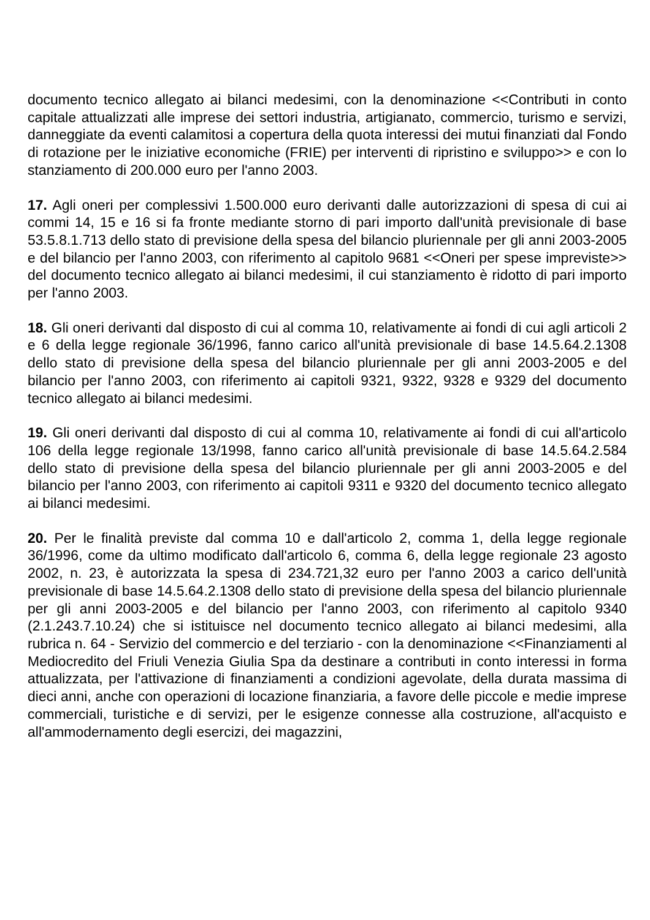documento tecnico allegato ai bilanci medesimi, con la denominazione <<Contributi in conto capitale attualizzati alle imprese dei settori industria, artigianato, commercio, turismo e servizi, danneggiate da eventi calamitosi a copertura della quota interessi dei mutui finanziati dal Fondo di rotazione per le iniziative economiche (FRIE) per interventi di ripristino e sviluppo>> e con lo stanziamento di 200.000 euro per l'anno 2003.
17. Agli oneri per complessivi 1.500.000 euro derivanti dalle autorizzazioni di spesa di cui ai commi 14, 15 e 16 si fa fronte mediante storno di pari importo dall'unità previsionale di base 53.5.8.1.713 dello stato di previsione della spesa del bilancio pluriennale per gli anni 2003-2005 e del bilancio per l'anno 2003, con riferimento al capitolo 9681 <<Oneri per spese impreviste>> del documento tecnico allegato ai bilanci medesimi, il cui stanziamento è ridotto di pari importo per l'anno 2003.
18. Gli oneri derivanti dal disposto di cui al comma 10, relativamente ai fondi di cui agli articoli 2 e 6 della legge regionale 36/1996, fanno carico all'unità previsionale di base 14.5.64.2.1308 dello stato di previsione della spesa del bilancio pluriennale per gli anni 2003-2005 e del bilancio per l'anno 2003, con riferimento ai capitoli 9321, 9322, 9328 e 9329 del documento tecnico allegato ai bilanci medesimi.
19. Gli oneri derivanti dal disposto di cui al comma 10, relativamente ai fondi di cui all'articolo 106 della legge regionale 13/1998, fanno carico all'unità previsionale di base 14.5.64.2.584 dello stato di previsione della spesa del bilancio pluriennale per gli anni 2003-2005 e del bilancio per l'anno 2003, con riferimento ai capitoli 9311 e 9320 del documento tecnico allegato ai bilanci medesimi.
20. Per le finalità previste dal comma 10 e dall'articolo 2, comma 1, della legge regionale 36/1996, come da ultimo modificato dall'articolo 6, comma 6, della legge regionale 23 agosto 2002, n. 23, è autorizzata la spesa di 234.721,32 euro per l'anno 2003 a carico dell'unità previsionale di base 14.5.64.2.1308 dello stato di previsione della spesa del bilancio pluriennale per gli anni 2003-2005 e del bilancio per l'anno 2003, con riferimento al capitolo 9340 (2.1.243.7.10.24) che si istituisce nel documento tecnico allegato ai bilanci medesimi, alla rubrica n. 64 - Servizio del commercio e del terziario - con la denominazione <<Finanziamenti al Mediocredito del Friuli Venezia Giulia Spa da destinare a contributi in conto interessi in forma attualizzata, per l'attivazione di finanziamenti a condizioni agevolate, della durata massima di dieci anni, anche con operazioni di locazione finanziaria, a favore delle piccole e medie imprese commerciali, turistiche e di servizi, per le esigenze connesse alla costruzione, all'acquisto e all'ammodernamento degli esercizi, dei magazzini,